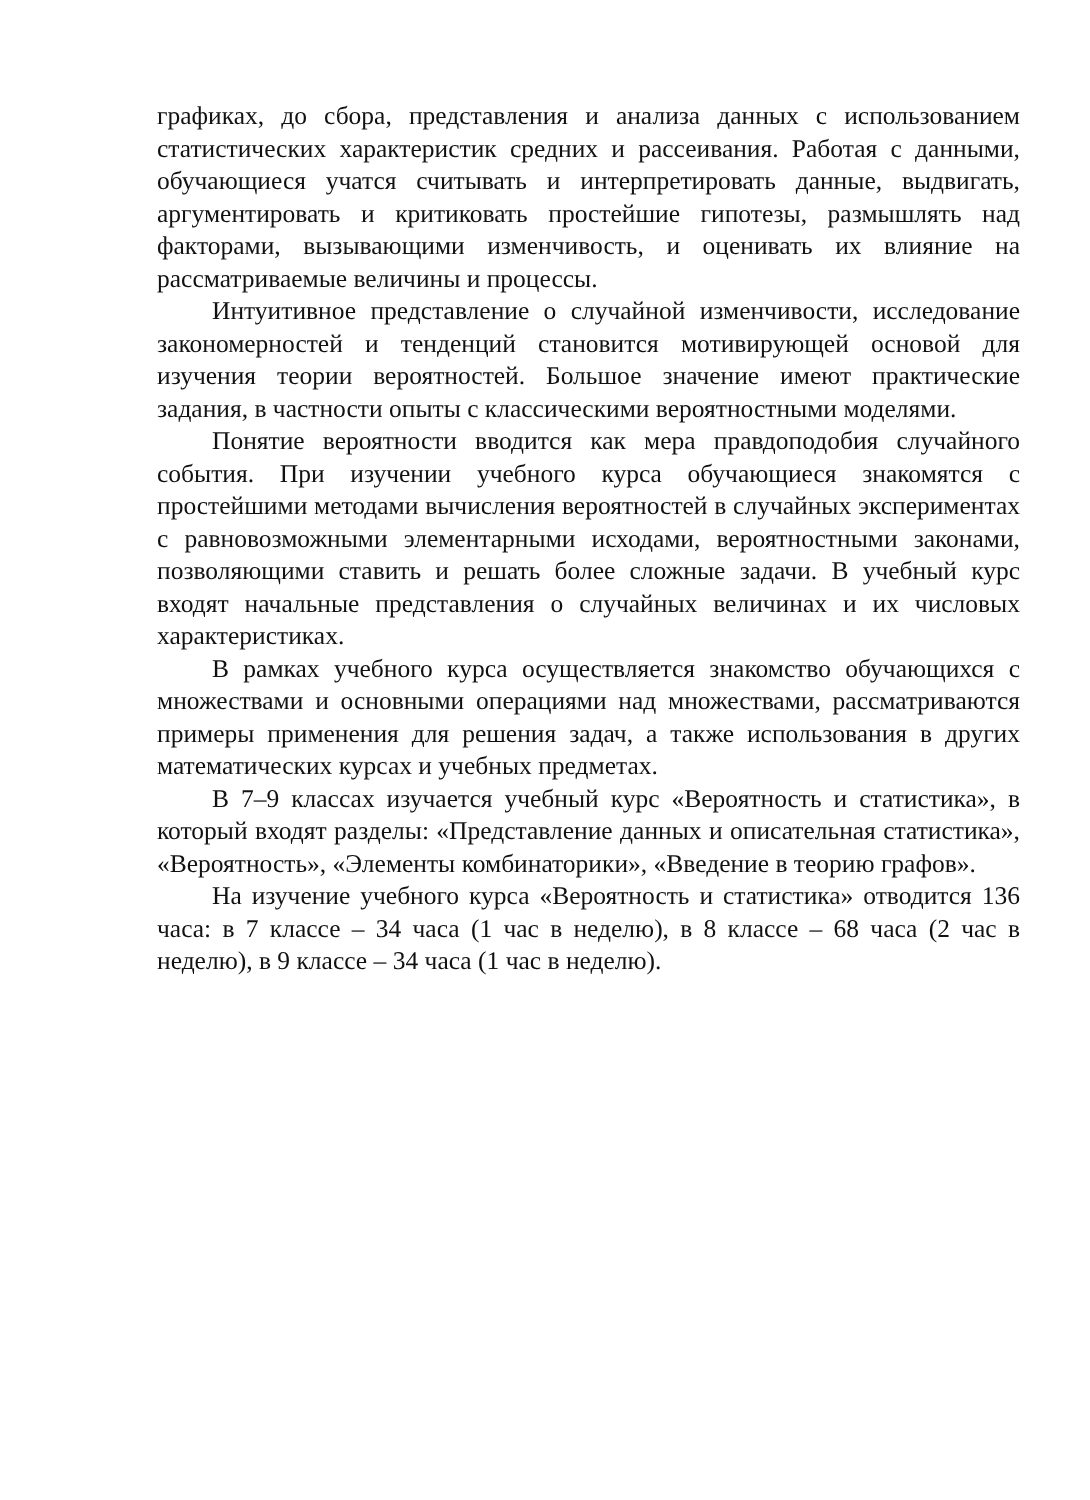графиках, до сбора, представления и анализа данных с использованием статистических характеристик средних и рассеивания. Работая с данными, обучающиеся учатся считывать и интерпретировать данные, выдвигать, аргументировать и критиковать простейшие гипотезы, размышлять над факторами, вызывающими изменчивость, и оценивать их влияние на рассматриваемые величины и процессы.
Интуитивное представление о случайной изменчивости, исследование закономерностей и тенденций становится мотивирующей основой для изучения теории вероятностей. Большое значение имеют практические задания, в частности опыты с классическими вероятностными моделями.
Понятие вероятности вводится как мера правдоподобия случайного события. При изучении учебного курса обучающиеся знакомятся с простейшими методами вычисления вероятностей в случайных экспериментах с равновозможными элементарными исходами, вероятностными законами, позволяющими ставить и решать более сложные задачи. В учебный курс входят начальные представления о случайных величинах и их числовых характеристиках.
В рамках учебного курса осуществляется знакомство обучающихся с множествами и основными операциями над множествами, рассматриваются примеры применения для решения задач, а также использования в других математических курсах и учебных предметах.
В 7–9 классах изучается учебный курс «Вероятность и статистика», в который входят разделы: «Представление данных и описательная статистика», «Вероятность», «Элементы комбинаторики», «Введение в теорию графов».
На изучение учебного курса «Вероятность и статистика» отводится 136 часа: в 7 классе – 34 часа (1 час в неделю), в 8 классе – 68 часа (2 час в неделю), в 9 классе – 34 часа (1 час в неделю).